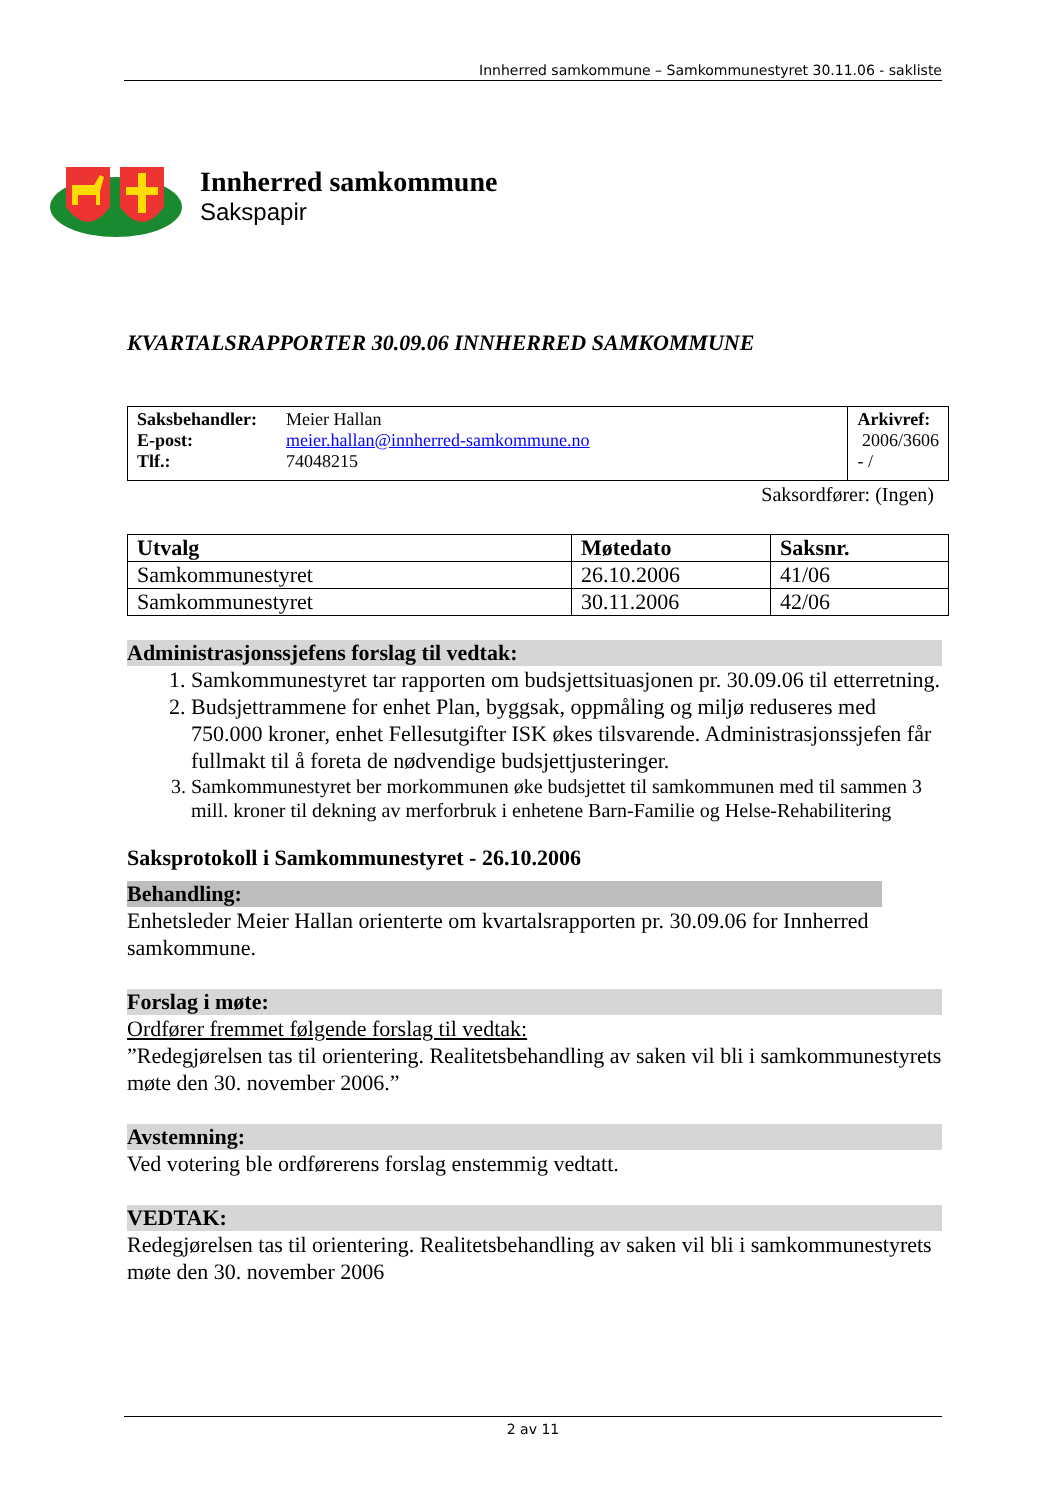Innherred samkommune – Samkommunestyret 30.11.06 - sakliste
Innherred samkommune
Sakspapir
KVARTALSRAPPORTER 30.09.06 INNHERRED SAMKOMMUNE
| / Saksbehandler: / Meier Hallan / / E-post: / meier.hallan@innherred-samkommune.no / / Tlf.: / 74048215 / | Arkivref: 2006/3606 - / |
Saksordfører: (Ingen)
| Utvalg | Møtedato | Saksnr. |
| --- | --- | --- |
| Samkommunestyret | 26.10.2006 | 41/06 |
| Samkommunestyret | 30.11.2006 | 42/06 |
Administrasjonssjefens forslag til vedtak:
1. Samkommunestyret tar rapporten om budsjettsituasjonen pr. 30.09.06 til etterretning.
2. Budsjettrammene for enhet Plan, byggsak, oppmåling og miljø reduseres med 750.000 kroner, enhet Fellesutgifter ISK økes tilsvarende. Administrasjonssjefen får fullmakt til å foreta de nødvendige budsjettjusteringer.
3. Samkommunestyret ber morkommunen øke budsjettet til samkommunen med til sammen 3 mill. kroner til dekning av merforbruk i enhetene Barn-Familie og Helse-Rehabilitering
Saksprotokoll i Samkommunestyret - 26.10.2006
Behandling:
Enhetsleder Meier Hallan orienterte om kvartalsrapporten pr. 30.09.06 for Innherred samkommune.
Forslag i møte:
Ordfører fremmet følgende forslag til vedtak:
”Redegjørelsen tas til orientering. Realitetsbehandling av saken vil bli i samkommunestyrets møte den 30. november 2006.”
Avstemning:
Ved votering ble ordførerens forslag enstemmig vedtatt.
VEDTAK:
Redegjørelsen tas til orientering. Realitetsbehandling av saken vil bli i samkommunestyrets møte den 30. november 2006
2 av 11